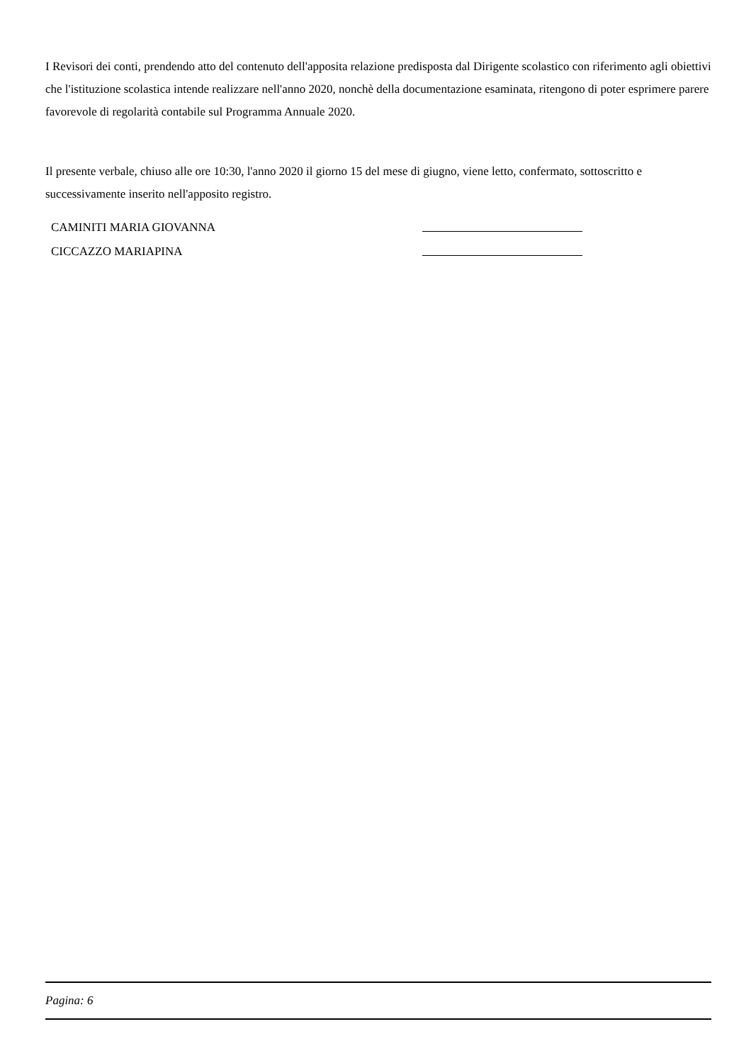I Revisori dei conti, prendendo atto del contenuto dell'apposita relazione predisposta dal Dirigente scolastico con riferimento agli obiettivi che l'istituzione scolastica intende realizzare nell'anno 2020, nonchè della documentazione esaminata, ritengono di poter esprimere parere favorevole di regolarità contabile sul Programma Annuale 2020.
Il presente verbale, chiuso alle ore 10:30, l'anno 2020 il giorno 15 del mese di giugno, viene letto, confermato, sottoscritto e successivamente inserito nell'apposito registro.
CAMINITI MARIA GIOVANNA
CICCAZZO MARIAPINA
Pagina: 6